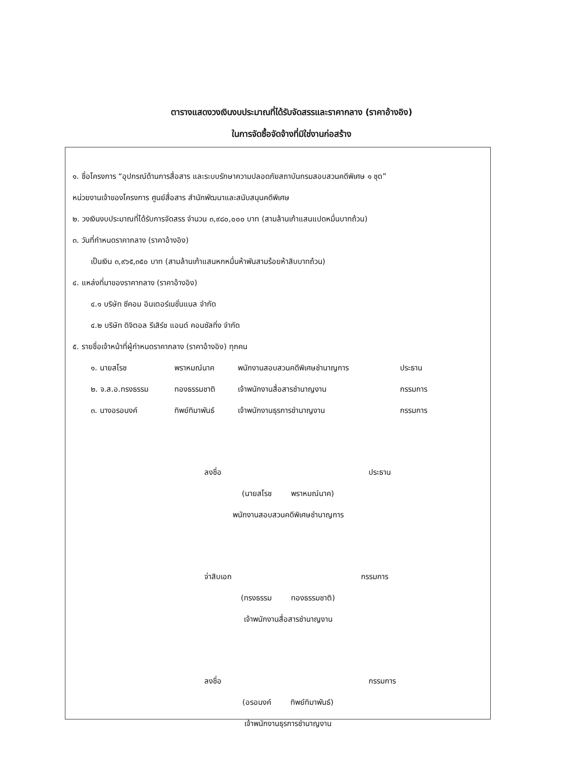ตารางแสดงวงเงินงบประมาณที่ได้รับจัดสรรและราคากลาง (ราคาอ้างอิง)
ในการจัดซื้อจัดจ้างที่มิใช่งานก่อสร้าง
๑. ชื่อโครงการ “อุปกรณ์ด้านการสื่อสาร และระบบรักษาความปลอดภัยสถาบันกรมสอบสวนคดีพิเศษ ๑ ชุด”
หน่วยงานเจ้าของโครงการ ศูนย์สื่อสาร สำนักพัฒนาและสนับสนุนคดีพิเศษ
๒. วงเงินงบประมาณที่ได้รับการจัดสรร จำนวน ๓,๙๘๐,๐๐๐ บาท (สามล้านเก้าแสนแปดหมื่นบาทถ้วน)
๓. วันที่กำหนดราคากลาง (ราคาอ้างอิง)
เป็นเงิน ๓,๙๖๕,๓๕๐ บาท (สามล้านเก้าแสนหกหมื่นห้าพันสามร้อยห้าสิบบาทถ้วน)
๔. แหล่งที่มาของราคากลาง (ราคาอ้างอิง)
๔.๑ บริษัท ซีคอม อินเตอร์เนชั่นแนล จำกัด
๔.๒ บริษัท ดิจิตอล รีเสิร์ช แอนด์ คอนซัลทิ่ง จำกัด
๕. รายชื่อเจ้าหน้าที่ผู้กำหนดราคากลาง (ราคาอ้างอิง) ทุกคน
| ๑. นายสโรช | พราหมณ์นาค | พนักงานสอบสวนคดีพิเศษชำนาญการ | ประธาน |
| ๒. จ.ส.อ.ทรงธรรม | ทองธรรมชาติ | เจ้าพนักงานสื่อสารชำนาญงาน | กรรมการ |
| ๓. นางอรอนงค์ | ทิพย์ทิมาพันธ์ | เจ้าพนักงานธุรการชำนาญงาน | กรรมการ |
ลงชื่อ ประธาน
(นายสโรช พราหมณ์นาค)
พนักงานสอบสวนคดีพิเศษชำนาญการ
จ่าสิบเอก กรรมการ
(ทรงธรรม ทองธรรมชาติ)
เจ้าพนักงานสื่อสารชำนาญงาน
ลงชื่อ กรรมการ
(อรอนงค์ ทิพย์ทิมาพันธ์)
เจ้าพนักงานธุรการชำนาญงาน